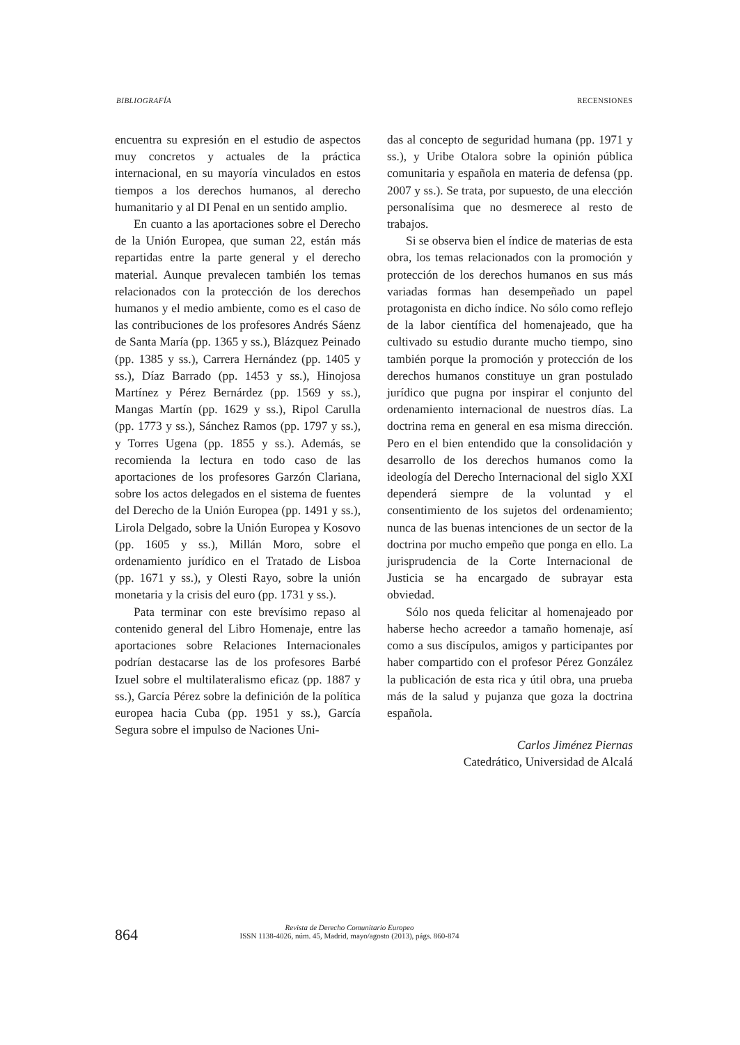BIBLIOGRAFÍA RECENSIONES
encuentra su expresión en el estudio de aspectos muy concretos y actuales de la práctica internacional, en su mayoría vinculados en estos tiempos a los derechos humanos, al derecho humanitario y al DI Penal en un sentido amplio.
En cuanto a las aportaciones sobre el Derecho de la Unión Europea, que suman 22, están más repartidas entre la parte general y el derecho material. Aunque prevalecen también los temas relacionados con la protección de los derechos humanos y el medio ambiente, como es el caso de las contribuciones de los profesores Andrés Sáenz de Santa María (pp. 1365 y ss.), Blázquez Peinado (pp. 1385 y ss.), Carrera Hernández (pp. 1405 y ss.), Díaz Barrado (pp. 1453 y ss.), Hinojosa Martínez y Pérez Bernárdez (pp. 1569 y ss.), Mangas Martín (pp. 1629 y ss.), Ripol Carulla (pp. 1773 y ss.), Sánchez Ramos (pp. 1797 y ss.), y Torres Ugena (pp. 1855 y ss.). Además, se recomienda la lectura en todo caso de las aportaciones de los profesores Garzón Clariana, sobre los actos delegados en el sistema de fuentes del Derecho de la Unión Europea (pp. 1491 y ss.), Lirola Delgado, sobre la Unión Europea y Kosovo (pp. 1605 y ss.), Millán Moro, sobre el ordenamiento jurídico en el Tratado de Lisboa (pp. 1671 y ss.), y Olesti Rayo, sobre la unión monetaria y la crisis del euro (pp. 1731 y ss.).
Pata terminar con este brevísimo repaso al contenido general del Libro Homenaje, entre las aportaciones sobre Relaciones Internacionales podrían destacarse las de los profesores Barbé Izuel sobre el multilateralismo eficaz (pp. 1887 y ss.), García Pérez sobre la definición de la política europea hacia Cuba (pp. 1951 y ss.), García Segura sobre el impulso de Naciones Uni-
das al concepto de seguridad humana (pp. 1971 y ss.), y Uribe Otalora sobre la opinión pública comunitaria y española en materia de defensa (pp. 2007 y ss.). Se trata, por supuesto, de una elección personalísima que no desmerece al resto de trabajos.
Si se observa bien el índice de materias de esta obra, los temas relacionados con la promoción y protección de los derechos humanos en sus más variadas formas han desempeñado un papel protagonista en dicho índice. No sólo como reflejo de la labor científica del homenajeado, que ha cultivado su estudio durante mucho tiempo, sino también porque la promoción y protección de los derechos humanos constituye un gran postulado jurídico que pugna por inspirar el conjunto del ordenamiento internacional de nuestros días. La doctrina rema en general en esa misma dirección. Pero en el bien entendido que la consolidación y desarrollo de los derechos humanos como la ideología del Derecho Internacional del siglo XXI dependerá siempre de la voluntad y el consentimiento de los sujetos del ordenamiento; nunca de las buenas intenciones de un sector de la doctrina por mucho empeño que ponga en ello. La jurisprudencia de la Corte Internacional de Justicia se ha encargado de subrayar esta obviedad.
Sólo nos queda felicitar al homenajeado por haberse hecho acreedor a tamaño homenaje, así como a sus discípulos, amigos y participantes por haber compartido con el profesor Pérez González la publicación de esta rica y útil obra, una prueba más de la salud y pujanza que goza la doctrina española.
Carlos Jiménez Piernas
Catedrático, Universidad de Alcalá
864
Revista de Derecho Comunitario Europeo
ISSN 1138-4026, núm. 45, Madrid, mayo/agosto (2013), págs. 860-874